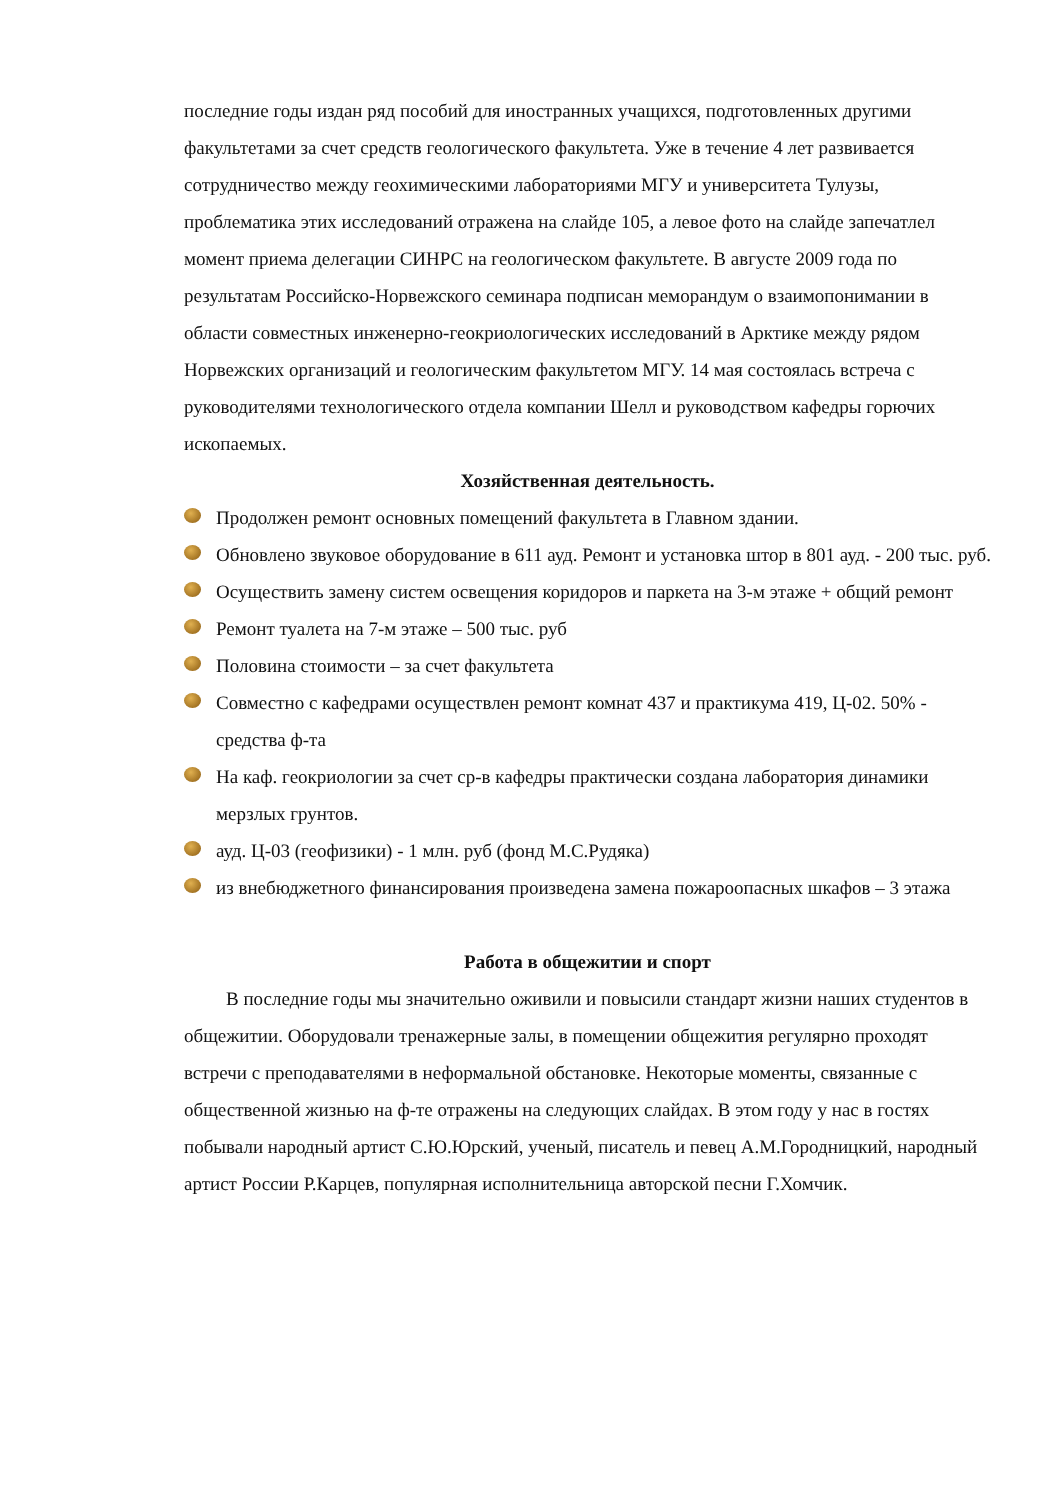последние годы издан ряд пособий для иностранных учащихся, подготовленных другими факультетами за счет средств геологического факультета. Уже в течение 4 лет развивается сотрудничество между геохимическими лабораториями МГУ и университета Тулузы, проблематика этих исследований отражена на слайде 105, а левое фото на слайде запечатлел момент приема делегации СИНРС на геологическом факультете. В августе 2009 года по результатам Российско-Норвежского семинара подписан меморандум о взаимопонимании в области совместных инженерно-геокриологических исследований в Арктике между рядом Норвежских организаций и геологическим факультетом МГУ. 14 мая состоялась встреча с руководителями технологического отдела компании Шелл и руководством кафедры горючих ископаемых.
Хозяйственная деятельность.
Продолжен ремонт основных помещений факультета в Главном здании.
Обновлено звуковое оборудование в 611 ауд. Ремонт и установка штор в 801 ауд. - 200 тыс. руб.
Осуществить замену систем освещения коридоров и паркета на 3-м этаже + общий ремонт
Ремонт туалета на 7-м этаже – 500 тыс. руб
Половина стоимости – за счет факультета
Совместно с кафедрами осуществлен ремонт комнат 437 и практикума 419, Ц-02. 50% - средства ф-та
На каф. геокриологии за счет ср-в кафедры практически создана лаборатория динамики мерзлых грунтов.
ауд. Ц-03 (геофизики) - 1 млн. руб (фонд М.С.Рудяка)
из внебюджетного финансирования произведена замена пожароопасных шкафов – 3 этажа
Работа в общежитии и спорт
В последние годы мы значительно оживили и повысили стандарт жизни наших студентов в общежитии. Оборудовали тренажерные залы, в помещении общежития регулярно проходят встречи с преподавателями в неформальной обстановке. Некоторые моменты, связанные с общественной жизнью на ф-те отражены на следующих слайдах. В этом году у нас в гостях побывали народный артист С.Ю.Юрский, ученый, писатель и певец А.М.Городницкий, народный артист России Р.Карцев, популярная исполнительница авторской песни Г.Хомчик.